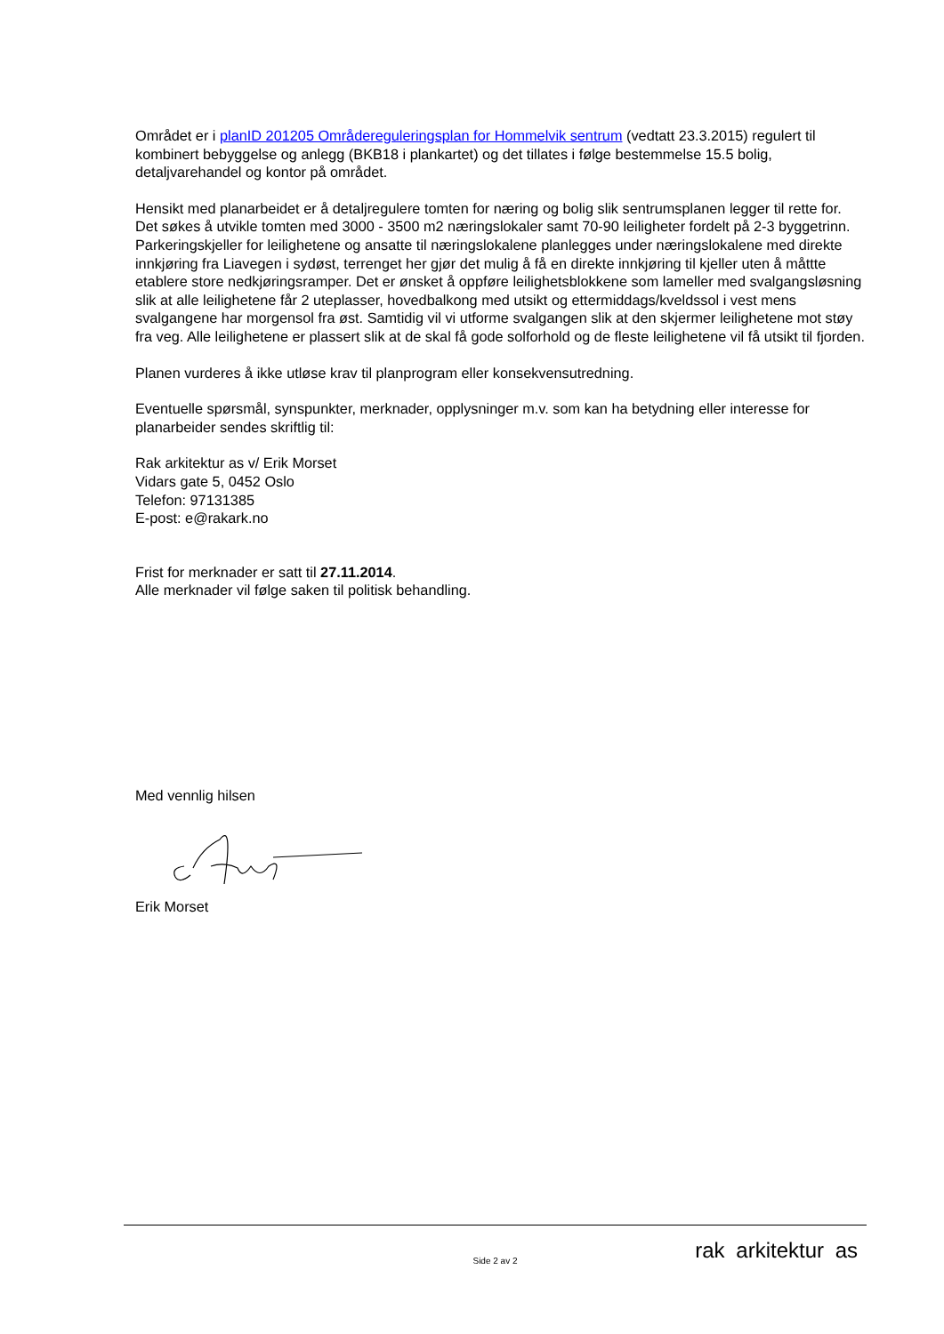Området er i planID 201205 Områdereguleringsplan for Hommelvik sentrum (vedtatt 23.3.2015) regulert til kombinert bebyggelse og anlegg (BKB18 i plankartet) og det tillates i følge bestemmelse 15.5 bolig, detaljvarehandel og kontor på området.
Hensikt med planarbeidet er å detaljregulere tomten for næring og bolig slik sentrumsplanen legger til rette for. Det søkes å utvikle tomten med 3000 - 3500 m2 næringslokaler samt 70-90 leiligheter fordelt på 2-3 byggetrinn. Parkeringskjeller for leilighetene og ansatte til næringslokalene planlegges under næringslokalene med direkte innkjøring fra Liavegen i sydøst, terrenget her gjør det mulig å få en direkte innkjøring til kjeller uten å måttte etablere store nedkjøringsramper. Det er ønsket å oppføre leilighetsblokkene som lameller med svalgangsløsning slik at alle leilighetene får 2 uteplasser, hovedbalkong med utsikt og ettermiddags/kveldssol i vest mens svalgangene har morgensol fra øst. Samtidig vil vi utforme svalgangen slik at den skjermer leilighetene mot støy fra veg. Alle leilighetene er plassert slik at de skal få gode solforhold og de fleste leilighetene vil få utsikt til fjorden.
Planen vurderes å ikke utløse krav til planprogram eller konsekvensutredning.
Eventuelle spørsmål, synspunkter, merknader, opplysninger m.v. som kan ha betydning eller interesse for planarbeider sendes skriftlig til:
Rak arkitektur as v/ Erik Morset
Vidars gate 5, 0452 Oslo
Telefon: 97131385
E-post: e@rakark.no
Frist for merknader er satt til 27.11.2014.
Alle merknader vil følge saken til politisk behandling.
Med vennlig hilsen
Erik Morset
Side 2 av 2 rak arkitektur as